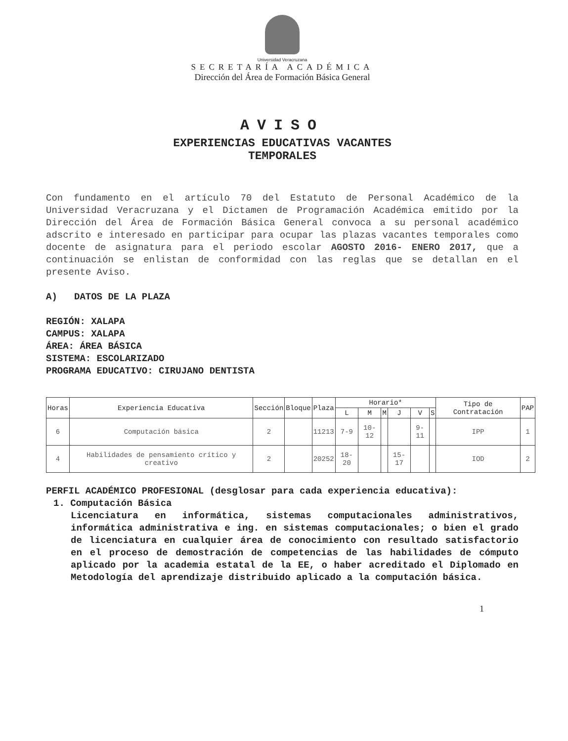Universidad Veracruzana
SECRETARÍA ACADÉMICA
Dirección del Área de Formación Básica General
AVISO
EXPERIENCIAS EDUCATIVAS VACANTES
TEMPORALES
Con fundamento en el artículo 70 del Estatuto de Personal Académico de la Universidad Veracruzana y el Dictamen de Programación Académica emitido por la Dirección del Área de Formación Básica General convoca a su personal académico adscrito e interesado en participar para ocupar las plazas vacantes temporales como docente de asignatura para el periodo escolar AGOSTO 2016- ENERO 2017, que a continuación se enlistan de conformidad con las reglas que se detallan en el presente Aviso.
A) DATOS DE LA PLAZA
REGIÓN: XALAPA
CAMPUS: XALAPA
ÁREA: ÁREA BÁSICA
SISTEMA: ESCOLARIZADO
PROGRAMA EDUCATIVO: CIRUJANO DENTISTA
| Horas | Experiencia Educativa | Sección | Bloque | Plaza | Horario* | | | | | | Tipo de Contratación | PAP |
| --- | --- | --- | --- | --- | --- | --- | --- | --- | --- | --- | --- | --- |
| | | | | | L | M | M | J | V | S | | |
| 6 | Computación básica | 2 | | 11213 | 7-9 | 10-12 | | | 9-11 | | IPP | 1 |
| 4 | Habilidades de pensamiento crítico y creativo | 2 | | 20252 | 18-20 | | | 15-17 | | | IOD | 2 |
PERFIL ACADÉMICO PROFESIONAL (desglosar para cada experiencia educativa):
1. Computación Básica
Licenciatura en informática, sistemas computacionales administrativos, informática administrativa e ing. en sistemas computacionales; o bien el grado de licenciatura en cualquier área de conocimiento con resultado satisfactorio en el proceso de demostración de competencias de las habilidades de cómputo aplicado por la academia estatal de la EE, o haber acreditado el Diplomado en Metodología del aprendizaje distribuido aplicado a la computación básica.
1